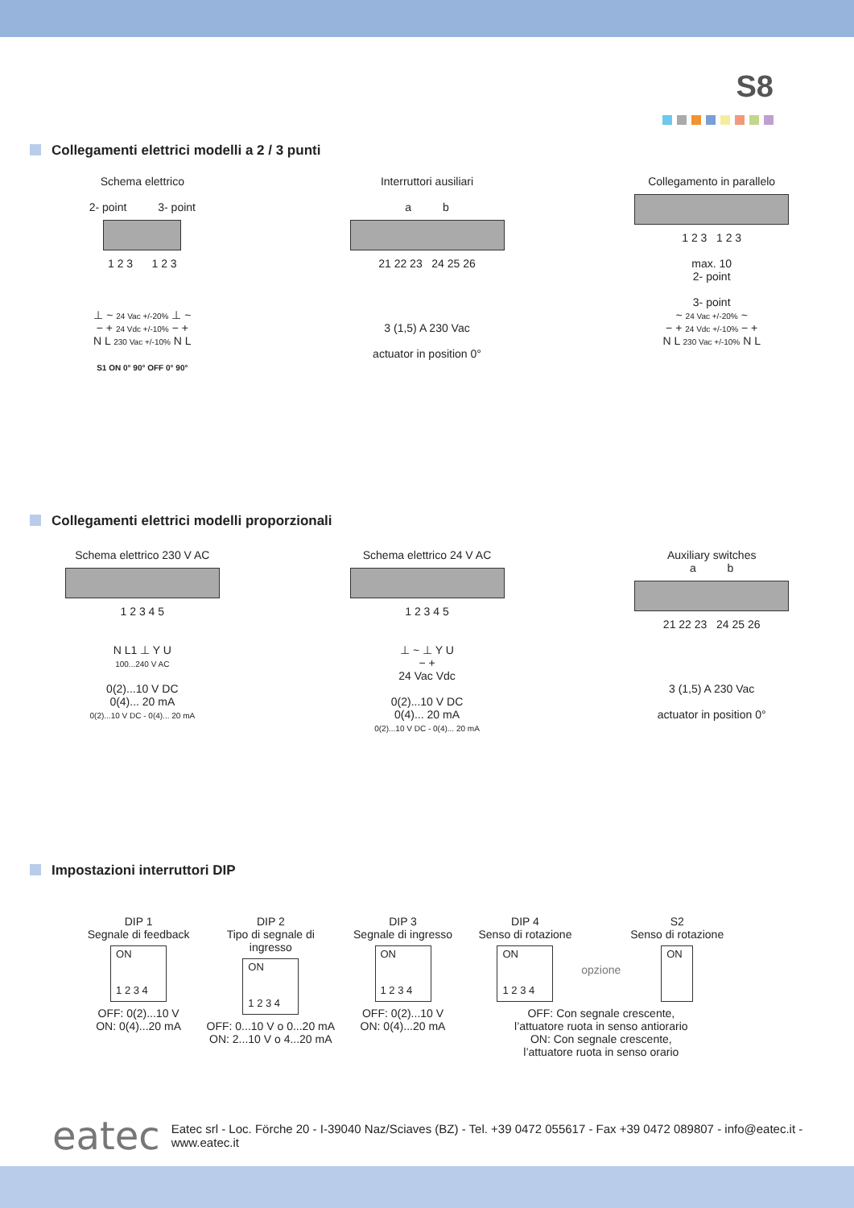S8
Collegamenti elettrici modelli a 2 / 3 punti
Schema elettrico
2- point 3- point
1 2 3 1 2 3
⊥ ~ 24 Vac +/-20% ⊥ ~
− + 24 Vdc +/-10% − +
N L 230 Vac +/-10% N L
S1 ON 0° 90° OFF 0° 90°
Interruttori ausiliari
a b
21 22 23 24 25 26
3 (1,5) A 230 Vac
actuator in position 0°
Collegamento in parallelo
1 2 3 1 2 3
max. 10
2- point
3- point
~ 24 Vac +/-20% ~
− + 24 Vdc +/-10% − +
N L 230 Vac +/-10% N L
Collegamenti elettrici modelli proporzionali
Schema elettrico 230 V AC
1 2 3 4 5
N L1 ⊥ Y U
100...240 V AC
0(2)...10 V DC
0(4)... 20 mA
0(2)...10 V DC - 0(4)... 20 mA
Schema elettrico 24 V AC
1 2 3 4 5
⊥ ~ ⊥ Y U
− +
24 Vac Vdc
0(2)...10 V DC
0(4)... 20 mA
0(2)...10 V DC - 0(4)... 20 mA
Auxiliary switches
a b
21 22 23 24 25 26
3 (1,5) A 230 Vac
actuator in position 0°
Impostazioni interruttori DIP
DIP 1
Segnale di feedback
ON
1 2 3 4
OFF: 0(2)...10 V
ON: 0(4)...20 mA
DIP 2
Tipo di segnale di ingresso
ON
1 2 3 4
OFF: 0...10 V o 0...20 mA
ON: 2...10 V o 4...20 mA
DIP 3
Segnale di ingresso
ON
1 2 3 4
OFF: 0(2)...10 V
ON: 0(4)...20 mA
DIP 4
Senso di rotazione
ON
1 2 3 4
opzione
S2
Senso di rotazione
ON
OFF: Con segnale crescente,
l’attuatore ruota in senso antiorario
ON: Con segnale crescente,
l’attuatore ruota in senso orario
eatec Eatec srl - Loc. Förche 20 - I-39040 Naz/Sciaves (BZ) - Tel. +39 0472 055617 - Fax +39 0472 089807 - info@eatec.it - www.eatec.it